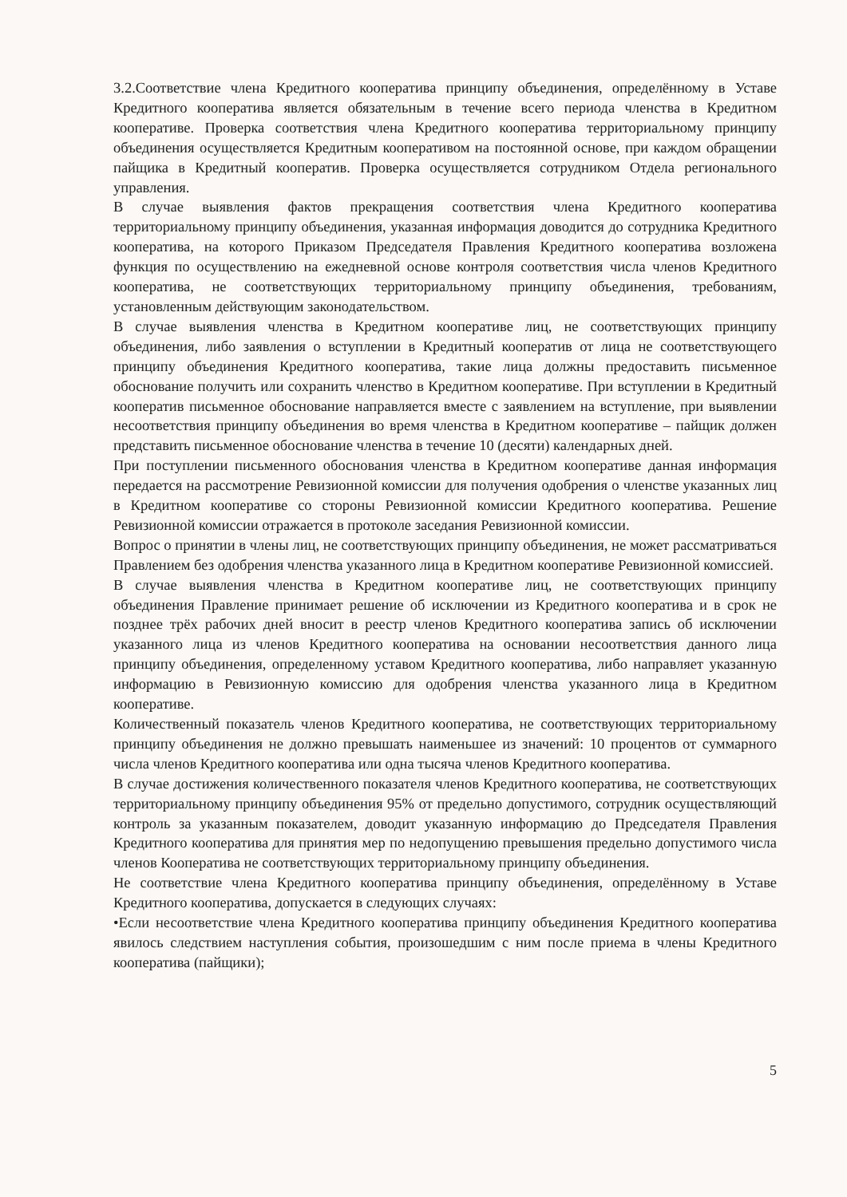3.2.Соответствие члена Кредитного кооператива принципу объединения, определённому в Уставе Кредитного кооператива является обязательным в течение всего периода членства в Кредитном кооперативе. Проверка соответствия члена Кредитного кооператива территориальному принципу объединения осуществляется Кредитным кооперативом на постоянной основе, при каждом обращении пайщика в Кредитный кооператив. Проверка осуществляется сотрудником Отдела регионального управления.
В случае выявления фактов прекращения соответствия члена Кредитного кооператива территориальному принципу объединения, указанная информация доводится до сотрудника Кредитного кооператива, на которого Приказом Председателя Правления Кредитного кооператива возложена функция по осуществлению на ежедневной основе контроля соответствия числа членов Кредитного кооператива, не соответствующих территориальному принципу объединения, требованиям, установленным действующим законодательством.
В случае выявления членства в Кредитном кооперативе лиц, не соответствующих принципу объединения, либо заявления о вступлении в Кредитный кооператив от лица не соответствующего принципу объединения Кредитного кооператива, такие лица должны предоставить письменное обоснование получить или сохранить членство в Кредитном кооперативе. При вступлении в Кредитный кооператив письменное обоснование направляется вместе с заявлением на вступление, при выявлении несоответствия принципу объединения во время членства в Кредитном кооперативе – пайщик должен представить письменное обоснование членства в течение 10 (десяти) календарных дней.
При поступлении письменного обоснования членства в Кредитном кооперативе данная информация передается на рассмотрение Ревизионной комиссии для получения одобрения о членстве указанных лиц в Кредитном кооперативе со стороны Ревизионной комиссии Кредитного кооператива. Решение Ревизионной комиссии отражается в протоколе заседания Ревизионной комиссии.
Вопрос о принятии в члены лиц, не соответствующих принципу объединения, не может рассматриваться Правлением без одобрения членства указанного лица в Кредитном кооперативе Ревизионной комиссией.
В случае выявления членства в Кредитном кооперативе лиц, не соответствующих принципу объединения Правление принимает решение об исключении из Кредитного кооператива и в срок не позднее трёх рабочих дней вносит в реестр членов Кредитного кооператива запись об исключении указанного лица из членов Кредитного кооператива на основании несоответствия данного лица принципу объединения, определенному уставом Кредитного кооператива, либо направляет указанную информацию в Ревизионную комиссию для одобрения членства указанного лица в Кредитном кооперативе.
Количественный показатель членов Кредитного кооператива, не соответствующих территориальному принципу объединения не должно превышать наименьшее из значений: 10 процентов от суммарного числа членов Кредитного кооператива или одна тысяча членов Кредитного кооператива.
В случае достижения количественного показателя членов Кредитного кооператива, не соответствующих территориальному принципу объединения 95% от предельно допустимого, сотрудник осуществляющий контроль за указанным показателем, доводит указанную информацию до Председателя Правления Кредитного кооператива для принятия мер по недопущению превышения предельно допустимого числа членов Кооператива не соответствующих территориальному принципу объединения.
Не соответствие члена Кредитного кооператива принципу объединения, определённому в Уставе Кредитного кооператива, допускается в следующих случаях:
•Если несоответствие члена Кредитного кооператива принципу объединения Кредитного кооператива явилось следствием наступления события, произошедшим с ним после приема в члены Кредитного кооператива (пайщики);
5